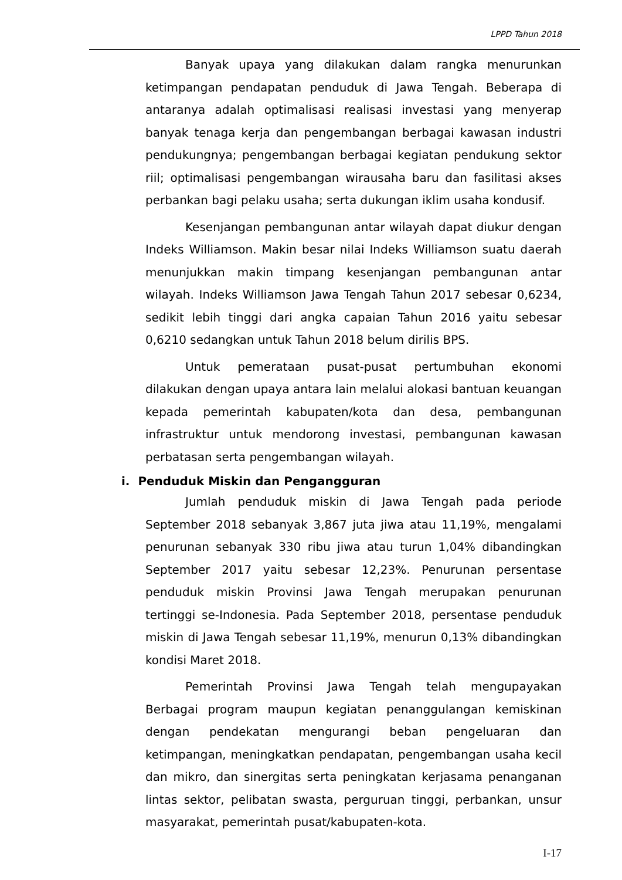LPPD Tahun 2018
Banyak upaya yang dilakukan dalam rangka menurunkan ketimpangan pendapatan penduduk di Jawa Tengah. Beberapa di antaranya adalah optimalisasi realisasi investasi yang menyerap banyak tenaga kerja dan pengembangan berbagai kawasan industri pendukungnya; pengembangan berbagai kegiatan pendukung sektor riil; optimalisasi pengembangan wirausaha baru dan fasilitasi akses perbankan bagi pelaku usaha; serta dukungan iklim usaha kondusif.
Kesenjangan pembangunan antar wilayah dapat diukur dengan Indeks Williamson. Makin besar nilai Indeks Williamson suatu daerah menunjukkan makin timpang kesenjangan pembangunan antar wilayah. Indeks Williamson Jawa Tengah Tahun 2017 sebesar 0,6234, sedikit lebih tinggi dari angka capaian Tahun 2016 yaitu sebesar 0,6210 sedangkan untuk Tahun 2018 belum dirilis BPS.
Untuk pemerataan pusat-pusat pertumbuhan ekonomi dilakukan dengan upaya antara lain melalui alokasi bantuan keuangan kepada pemerintah kabupaten/kota dan desa, pembangunan infrastruktur untuk mendorong investasi, pembangunan kawasan perbatasan serta pengembangan wilayah.
i. Penduduk Miskin dan Pengangguran
Jumlah penduduk miskin di Jawa Tengah pada periode September 2018 sebanyak 3,867 juta jiwa atau 11,19%, mengalami penurunan sebanyak 330 ribu jiwa atau turun 1,04% dibandingkan September 2017 yaitu sebesar 12,23%. Penurunan persentase penduduk miskin Provinsi Jawa Tengah merupakan penurunan tertinggi se-Indonesia. Pada September 2018, persentase penduduk miskin di Jawa Tengah sebesar 11,19%, menurun 0,13% dibandingkan kondisi Maret 2018.
Pemerintah Provinsi Jawa Tengah telah mengupayakan Berbagai program maupun kegiatan penanggulangan kemiskinan dengan pendekatan mengurangi beban pengeluaran dan ketimpangan, meningkatkan pendapatan, pengembangan usaha kecil dan mikro, dan sinergitas serta peningkatan kerjasama penanganan lintas sektor, pelibatan swasta, perguruan tinggi, perbankan, unsur masyarakat, pemerintah pusat/kabupaten-kota.
I-17